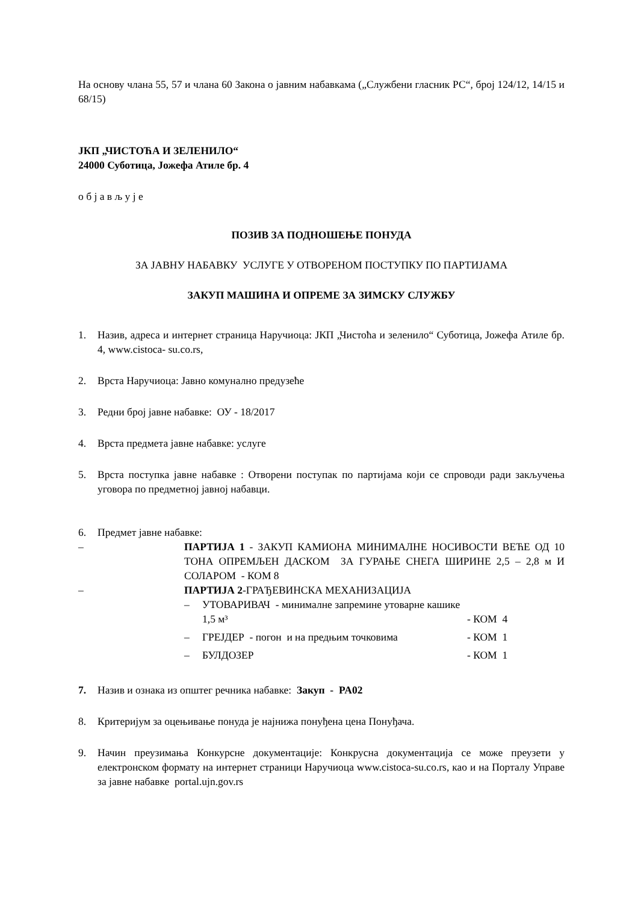На основу члана 55, 57 и члана 60 Закона о јавним набавкама („Службени гласник РС“, број 124/12, 14/15 и 68/15)
ЈКП „ЧИСТОЋА И ЗЕЛЕНИЛО“
24000 Суботица, Јожефа Атиле бр. 4
о б ј а в љ у ј е
ПОЗИВ ЗА ПОДНОШЕЊЕ ПОНУДА
ЗА ЈАВНУ НАБАВКУ УСЛУГЕ У ОТВОРЕНОМ ПОСТУПКУ ПО ПАРТИЈАМА
ЗАКУП МАШИНА И ОПРЕМЕ ЗА ЗИМСКУ СЛУЖБУ
1. Назив, адреса и интернет страница Наручиоца: ЈКП „Чистоћа и зеленило“ Суботица, Јожефа Атиле бр. 4, www.cistoca- su.co.rs,
2. Врста Наручиоца: Јавно комунално предузеће
3. Редни број јавне набавке: ОУ - 18/2017
4. Врста предмета јавне набавке: услуге
5. Врста поступка јавне набавке : Отворени поступак по партијама који се спроводи ради закључења уговора по предметној јавној набавци.
6. Предмет јавне набавке:
– ПАРТИЈА 1 - ЗАКУП КАМИОНА МИНИМАЛНЕ НОСИВОСТИ ВЕЋЕ ОД 10 ТОНА ОПРЕМЉЕН ДАСКОМ ЗА ГУРАЊЕ СНЕГА ШИРИНЕ 2,5 – 2,8 м И СОЛАРОМ - КОМ 8
– ПАРТИЈА 2-ГРАЂЕВИНСКА МЕХАНИЗАЦИЈА
– УТОВАРИВАЧ - минималне запремине утоварне кашике 1,5 м³
- КОМ 4
– ГРЕЈДЕР - погон и на предњим точковима - КОМ 1
– БУЛДОЗЕР - КОМ 1
7. Назив и ознака из општег речника набавке: Закуп - PA02
8. Критеријум за оцењивање понуда је најнижа понуђена цена Понуђача.
9. Начин преузимања Конкурсне документације: Конкрусна документација се може преузети у електронском формату на интернет страници Наручиоца www.cistoca-su.co.rs, као и на Порталу Управе за јавне набавке portal.ujn.gov.rs